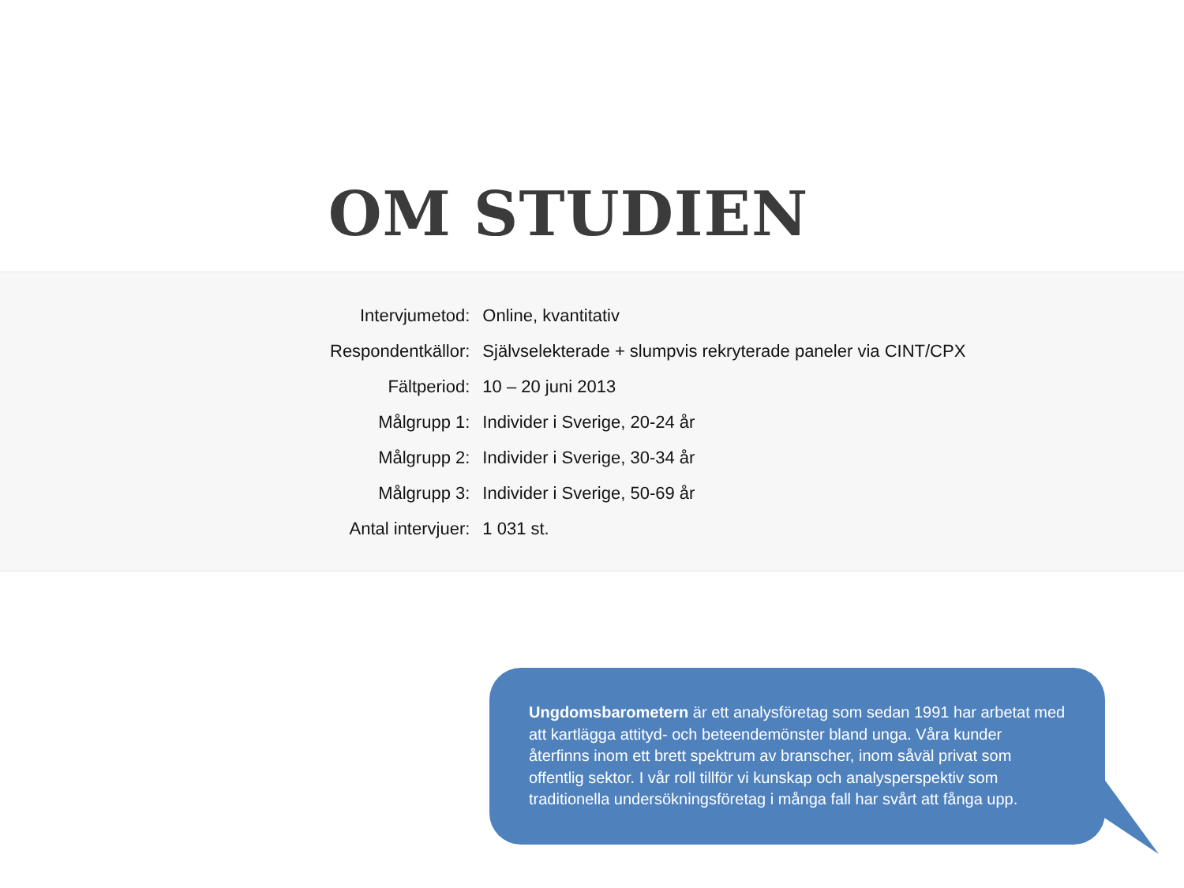OM STUDIEN
| Intervjumetod: | Online, kvantitativ |
| Respondentkällor: | Självselekterade + slumpvis rekryterade paneler via CINT/CPX |
| Fältperiod: | 10 – 20 juni 2013 |
| Målgrupp 1: | Individer i Sverige, 20-24 år |
| Målgrupp 2: | Individer i Sverige, 30-34 år |
| Målgrupp 3: | Individer i Sverige, 50-69 år |
| Antal intervjuer: | 1 031 st. |
Ungdomsbarometern är ett analysföretag som sedan 1991 har arbetat med att kartlägga attityd- och beteendemönster bland unga. Våra kunder återfinns inom ett brett spektrum av branscher, inom såväl privat som offentlig sektor. I vår roll tillför vi kunskap och analysperspektiv som traditionella undersökningsföretag i många fall har svårt att fånga upp.